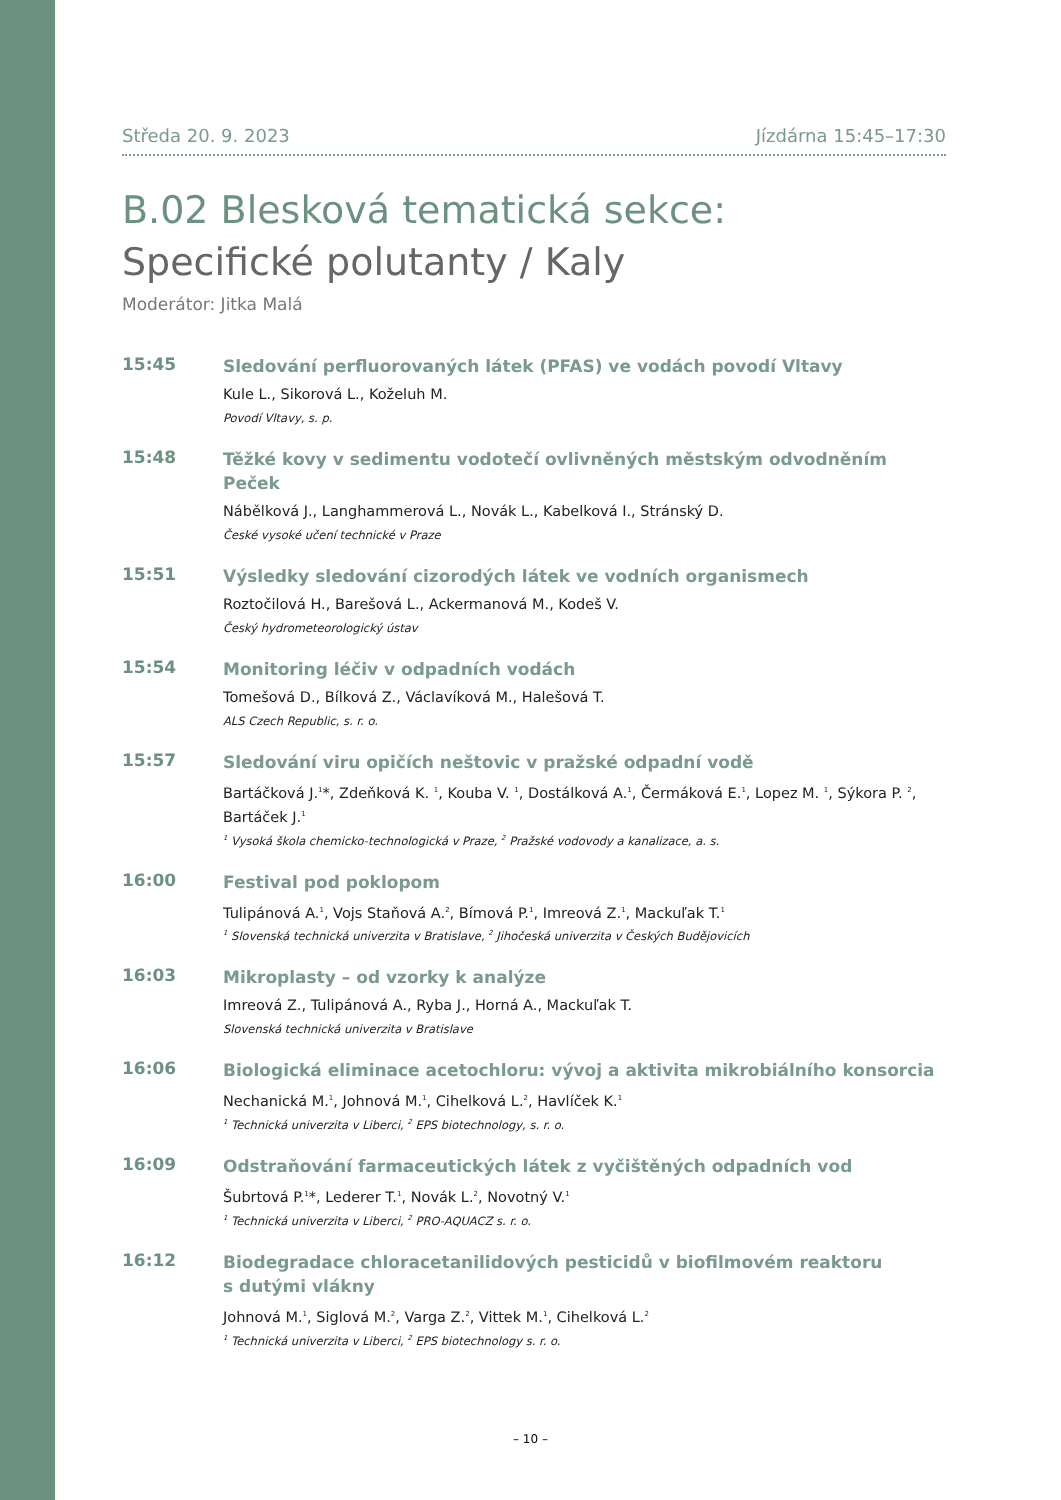Středa 20. 9. 2023 Jízdárna 15:45–17:30
B.02 Blesková tematická sekce:
Specifické polutanty / Kaly
Moderátor: Jitka Malá
15:45
Sledování perfluorovaných látek (PFAS) ve vodách povodí Vltavy
Kule L., Sikorová L., Koželuh M.
Povodí Vltavy, s. p.
15:48
Těžké kovy v sedimentu vodotečí ovlivněných městským odvodněním Peček
Nábělková J., Langhammerová L., Novák L., Kabelková I., Stránský D.
České vysoké učení technické v Praze
15:51
Výsledky sledování cizorodých látek ve vodních organismech
Roztočilová H., Barešová L., Ackermanová M., Kodeš V.
Český hydrometeorologický ústav
15:54
Monitoring léčiv v odpadních vodách
Tomešová D., Bílková Z., Václavíková M., Halešová T.
ALS Czech Republic, s. r. o.
15:57
Sledování viru opičích neštovic v pražské odpadní vodě
Bartáčková J.<sup>1</sup>*, Zdeňková K. <sup>1</sup>, Kouba V. <sup>1</sup>, Dostálková A.<sup>1</sup>, Čermáková E.<sup>1</sup>, Lopez M. <sup>1</sup>, Sýkora P. <sup>2</sup>, Bartáček J.<sup>1</sup>
<sup>1</sup> Vysoká škola chemicko-technologická v Praze, <sup>2</sup> Pražské vodovody a kanalizace, a. s.
16:00
Festival pod poklopom
Tulipánová A.<sup>1</sup>, Vojs Staňová A.<sup>2</sup>, Bímová P.<sup>1</sup>, Imreová Z.<sup>1</sup>, Mackuľak T.<sup>1</sup>
<sup>1</sup> Slovenská technická univerzita v Bratislave, <sup>2</sup> Jihočeská univerzita v Českých Budějovicích
16:03
Mikroplasty – od vzorky k analýze
Imreová Z., Tulipánová A., Ryba J., Horná A., Mackuľak T.
Slovenská technická univerzita v Bratislave
16:06
Biologická eliminace acetochloru: vývoj a aktivita mikrobiálního konsorcia
Nechanická M.<sup>1</sup>, Johnová M.<sup>1</sup>, Cihelková L.<sup>2</sup>, Havlíček K.<sup>1</sup>
<sup>1</sup> Technická univerzita v Liberci, <sup>2</sup> EPS biotechnology, s. r. o.
16:09
Odstraňování farmaceutických látek z vyčištěných odpadních vod
Šubrtová P.<sup>1</sup>*, Lederer T.<sup>1</sup>, Novák L.<sup>2</sup>, Novotný V.<sup>1</sup>
<sup>1</sup> Technická univerzita v Liberci, <sup>2</sup> PRO-AQUACZ s. r. o.
16:12
Biodegradace chloracetanilidových pesticidů v biofilmovém reaktoru
s dutými vlákny
Johnová M.<sup>1</sup>, Siglová M.<sup>2</sup>, Varga Z.<sup>2</sup>, Vittek M.<sup>1</sup>, Cihelková L.<sup>2</sup>
<sup>1</sup> Technická univerzita v Liberci, <sup>2</sup> EPS biotechnology s. r. o.
– 10 –